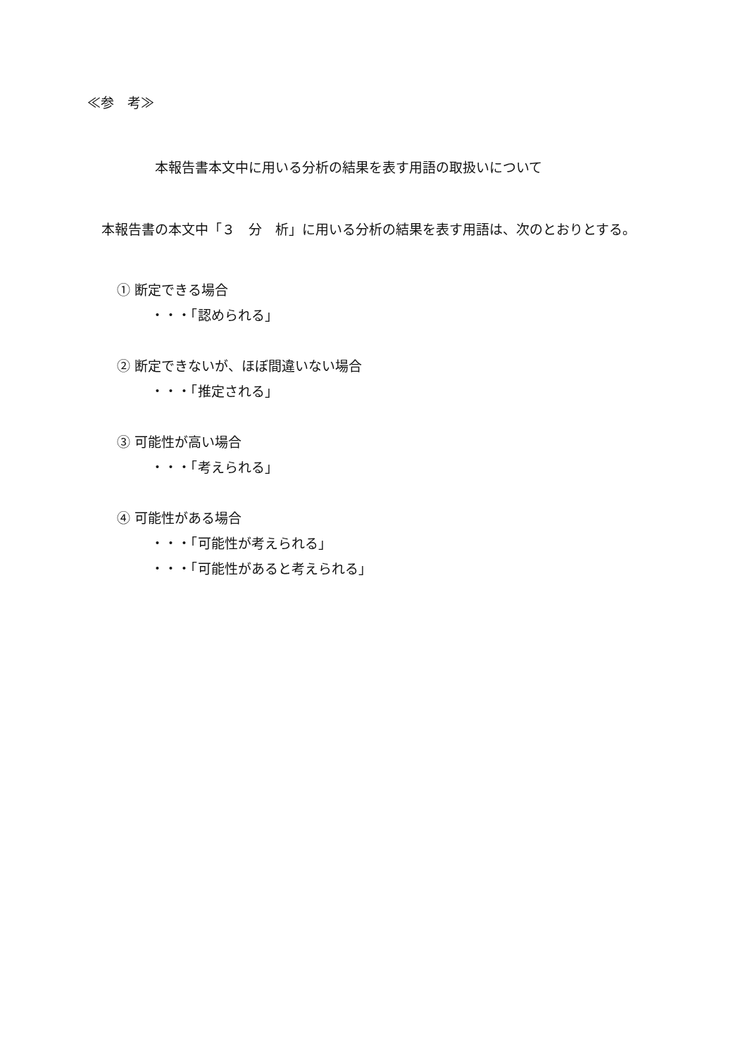≪参　考≫
本報告書本文中に用いる分析の結果を表す用語の取扱いについて
本報告書の本文中「３　分　析」に用いる分析の結果を表す用語は、次のとおりとする。
① 断定できる場合
・・・「認められる」
② 断定できないが、ほぼ間違いない場合
・・・「推定される」
③ 可能性が高い場合
・・・「考えられる」
④ 可能性がある場合
・・・「可能性が考えられる」
・・・「可能性があると考えられる」